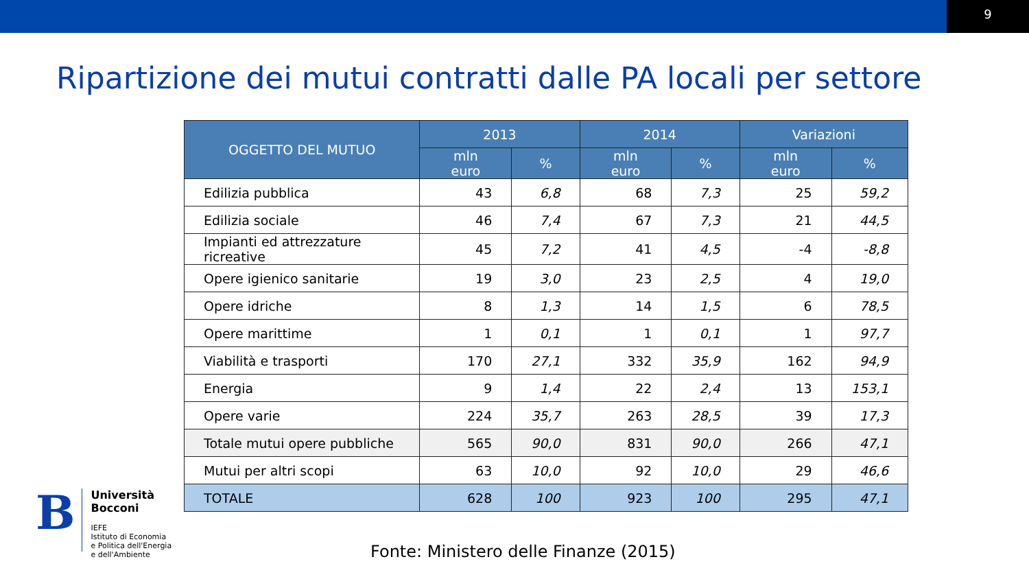9
Ripartizione dei mutui contratti dalle PA locali per settore
| OGGETTO DEL MUTUO | 2013 | | 2014 | | Variazioni | |
| --- | --- | --- | --- | --- | --- | --- |
| | mln euro | % | mln euro | % | mln euro | % |
| Edilizia pubblica | 43 | 6,8 | 68 | 7,3 | 25 | 59,2 |
| Edilizia sociale | 46 | 7,4 | 67 | 7,3 | 21 | 44,5 |
| Impianti ed attrezzature ricreative | 45 | 7,2 | 41 | 4,5 | -4 | -8,8 |
| Opere igienico sanitarie | 19 | 3,0 | 23 | 2,5 | 4 | 19,0 |
| Opere idriche | 8 | 1,3 | 14 | 1,5 | 6 | 78,5 |
| Opere marittime | 1 | 0,1 | 1 | 0,1 | 1 | 97,7 |
| Viabilità e trasporti | 170 | 27,1 | 332 | 35,9 | 162 | 94,9 |
| Energia | 9 | 1,4 | 22 | 2,4 | 13 | 153,1 |
| Opere varie | 224 | 35,7 | 263 | 28,5 | 39 | 17,3 |
| Totale mutui opere pubbliche | 565 | 90,0 | 831 | 90,0 | 266 | 47,1 |
| Mutui per altri scopi | 63 | 10,0 | 92 | 10,0 | 29 | 46,6 |
| TOTALE | 628 | 100 | 923 | 100 | 295 | 47,1 |
B
Università
Bocconi
IEFE
Istituto di Economia
e Politica dell'Energia
e dell'Ambiente
Fonte: Ministero delle Finanze (2015)